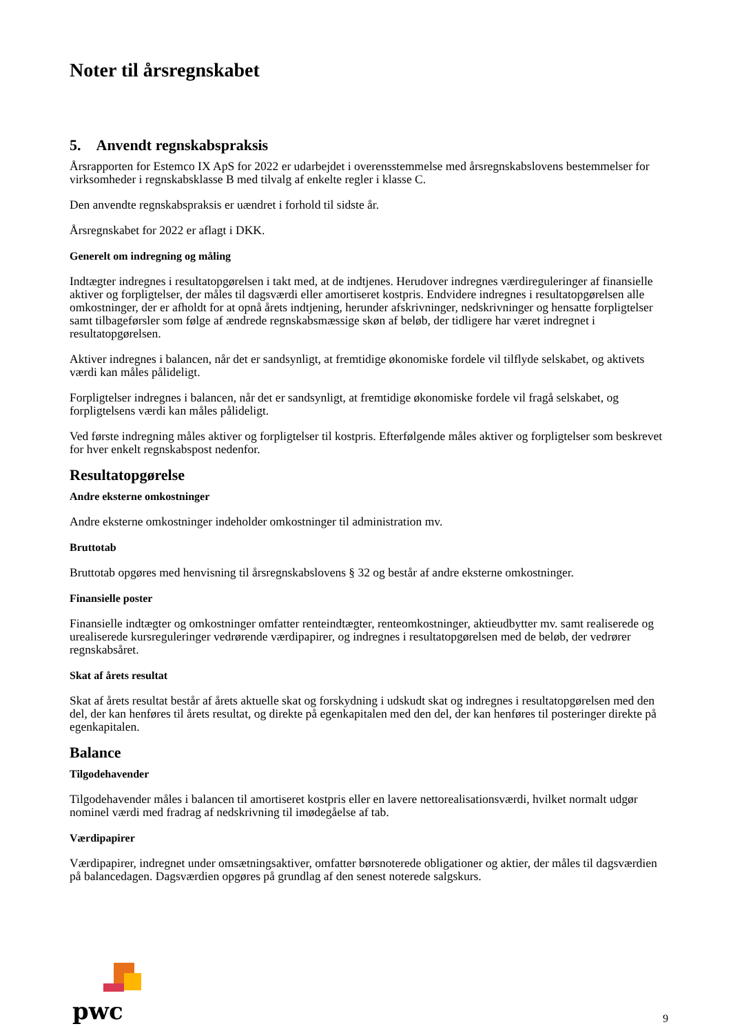Noter til årsregnskabet
5. Anvendt regnskabspraksis
Årsrapporten for Estemco IX ApS for 2022 er udarbejdet i overensstemmelse med årsregnskabslovens bestemmelser for virksomheder i regnskabsklasse B med tilvalg af enkelte regler i klasse C.
Den anvendte regnskabspraksis er uændret i forhold til sidste år.
Årsregnskabet for 2022 er aflagt i DKK.
Generelt om indregning og måling
Indtægter indregnes i resultatopgørelsen i takt med, at de indtjenes. Herudover indregnes værdireguleringer af finansielle aktiver og forpligtelser, der måles til dagsværdi eller amortiseret kostpris. Endvidere indregnes i resultatopgørelsen alle omkostninger, der er afholdt for at opnå årets indtjening, herunder afskrivninger, nedskrivninger og hensatte forpligtelser samt tilbageførsler som følge af ændrede regnskabsmæssige skøn af beløb, der tidligere har været indregnet i resultatopgørelsen.
Aktiver indregnes i balancen, når det er sandsynligt, at fremtidige økonomiske fordele vil tilflyde selskabet, og aktivets værdi kan måles pålideligt.
Forpligtelser indregnes i balancen, når det er sandsynligt, at fremtidige økonomiske fordele vil fragå selskabet, og forpligtelsens værdi kan måles pålideligt.
Ved første indregning måles aktiver og forpligtelser til kostpris. Efterfølgende måles aktiver og forpligtelser som beskrevet for hver enkelt regnskabspost nedenfor.
Resultatopgørelse
Andre eksterne omkostninger
Andre eksterne omkostninger indeholder omkostninger til administration mv.
Bruttotab
Bruttotab opgøres med henvisning til årsregnskabslovens § 32 og består af andre eksterne omkostninger.
Finansielle poster
Finansielle indtægter og omkostninger omfatter renteindtægter, renteomkostninger, aktieudbytter mv. samt realiserede og urealiserede kursreguleringer vedrørende værdipapirer, og indregnes i resultatopgørelsen med de beløb, der vedrører regnskabsåret.
Skat af årets resultat
Skat af årets resultat består af årets aktuelle skat og forskydning i udskudt skat og indregnes i resultatopgørelsen med den del, der kan henføres til årets resultat, og direkte på egenkapitalen med den del, der kan henføres til posteringer direkte på egenkapitalen.
Balance
Tilgodehavender
Tilgodehavender måles i balancen til amortiseret kostpris eller en lavere nettorealisationsværdi, hvilket normalt udgør nominel værdi med fradrag af nedskrivning til imødegåelse af tab.
Værdipapirer
Værdipapirer, indregnet under omsætningsaktiver, omfatter børsnoterede obligationer og aktier, der måles til dagsværdien på balancedagen. Dagsværdien opgøres på grundlag af den senest noterede salgskurs.
pwc
9